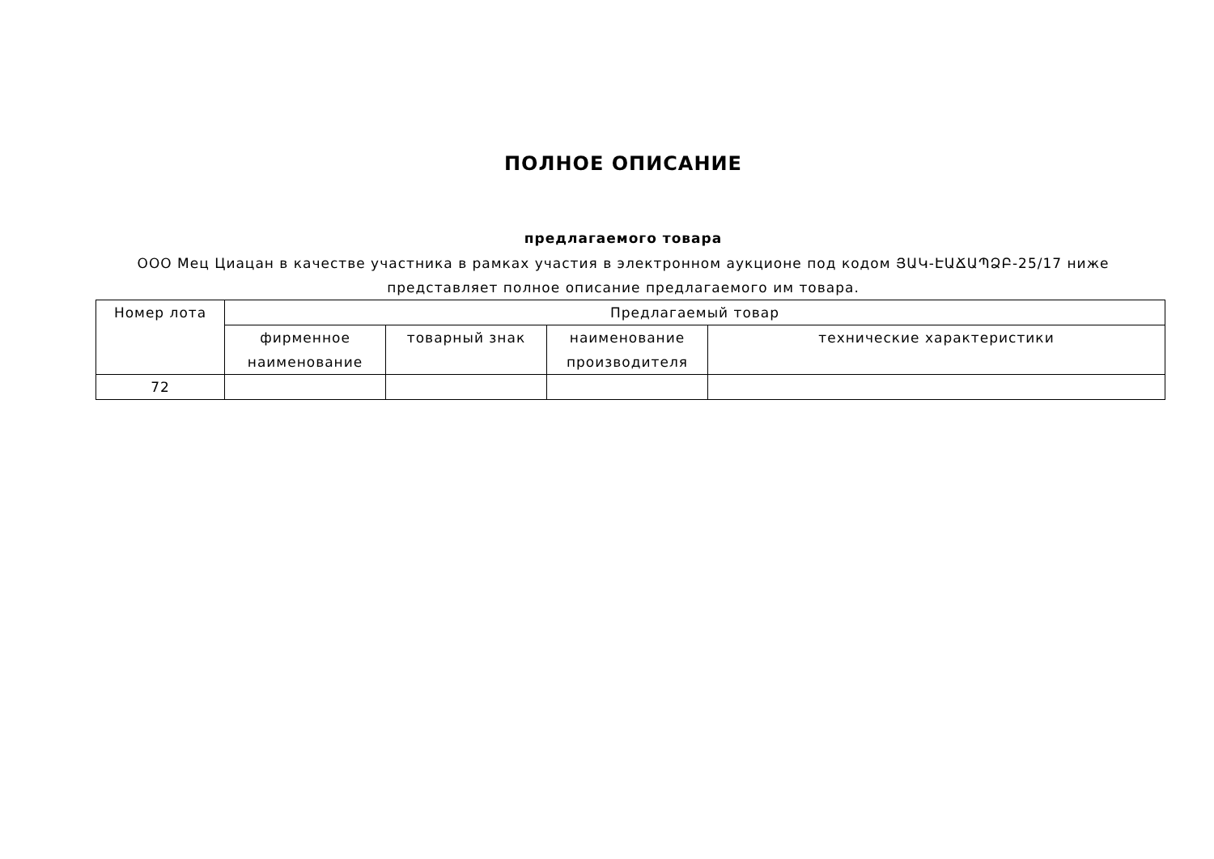ПОЛНОЕ ОПИСАНИЕ
предлагаемого товара
ООО Мец Циацан в качестве участника в рамках участия в электронном аукционе под кодом ՅԱԿ-ԷԱՃԱՊՁԲ-25/17 ниже представляет полное описание предлагаемого им товара.
| Номер лота | Предлагаемый товар | | | |
| --- | --- | --- | --- | --- |
| | фирменное наименование | товарный знак | наименование производителя | технические характеристики |
| 72 | | | | |